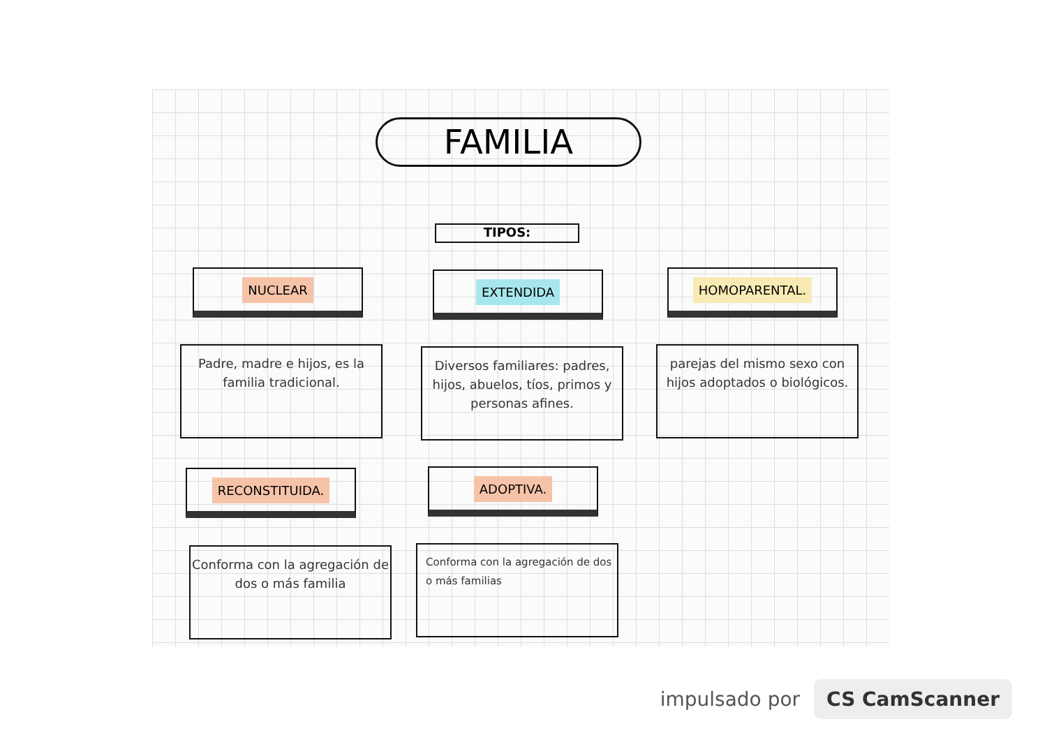FAMILIA
TIPOS:
NUCLEAR EXTENDIDA HOMOPARENTAL.
Padre, madre e hijos, es la familia tradicional.
Diversos familiares: padres, hijos, abuelos, tíos, primos y personas afines.
parejas del mismo sexo con hijos adoptados o biológicos.
RECONSTITUIDA. ADOPTIVA.
Conforma con la agregación de dos o más familia
Conforma con la agregación de dos o más familias
impulsado por CS CamScanner